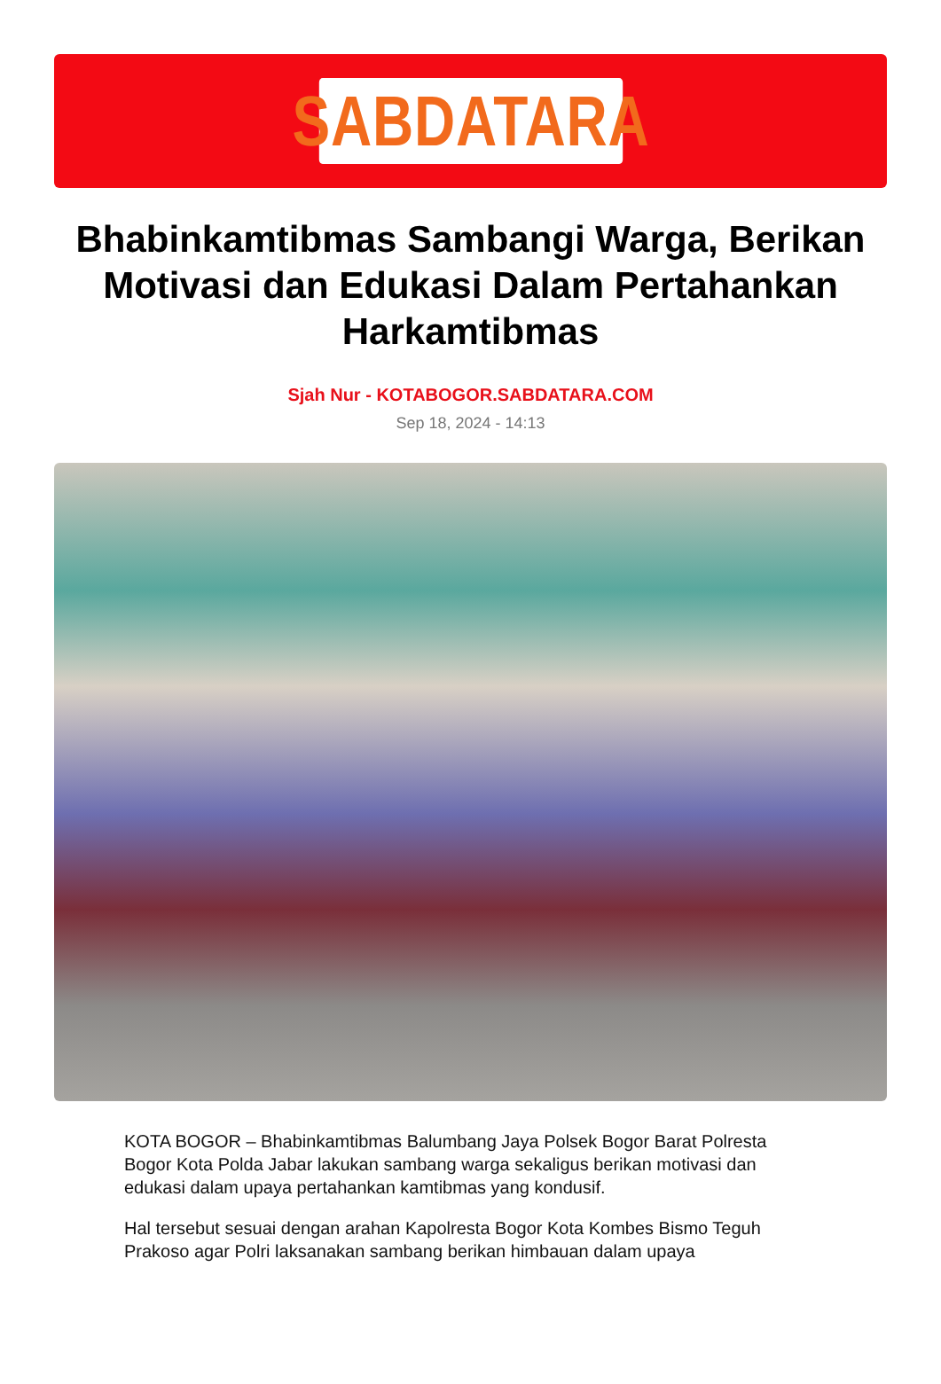SABDATARA
Bhabinkamtibmas Sambangi Warga, Berikan Motivasi dan Edukasi Dalam Pertahankan Harkamtibmas
Sjah Nur - KOTABOGOR.SABDATARA.COM
Sep 18, 2024 - 14:13
KOTA BOGOR – Bhabinkamtibmas Balumbang Jaya Polsek Bogor Barat Polresta Bogor Kota Polda Jabar lakukan sambang warga sekaligus berikan motivasi dan edukasi dalam upaya pertahankan kamtibmas yang kondusif.
Hal tersebut sesuai dengan arahan Kapolresta Bogor Kota Kombes Bismo Teguh Prakoso agar Polri laksanakan sambang berikan himbauan dalam upaya